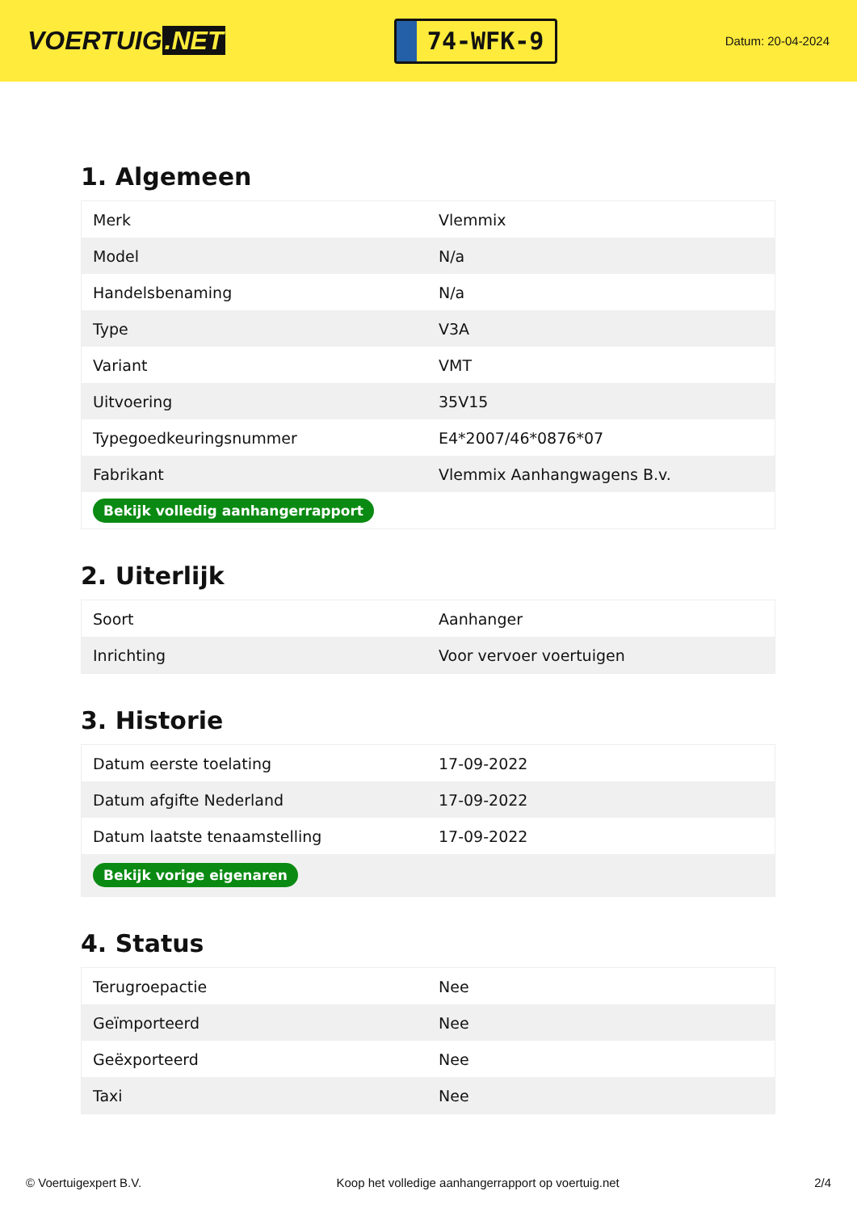VOERTUIG.NET
74-WFK-9
Datum: 20-04-2024
1. Algemeen
| Merk | Vlemmix |
| Model | N/a |
| Handelsbenaming | N/a |
| Type | V3A |
| Variant | VMT |
| Uitvoering | 35V15 |
| Typegoedkeuringsnummer | E4*2007/46*0876*07 |
| Fabrikant | Vlemmix Aanhangwagens B.v. |
| Bekijk volledig aanhangerrapport | |
2. Uiterlijk
| Soort | Aanhanger |
| Inrichting | Voor vervoer voertuigen |
3. Historie
| Datum eerste toelating | 17-09-2022 |
| Datum afgifte Nederland | 17-09-2022 |
| Datum laatste tenaamstelling | 17-09-2022 |
| Bekijk vorige eigenaren | |
4. Status
| Terugroepactie | Nee |
| Geïmporteerd | Nee |
| Geëxporteerd | Nee |
| Taxi | Nee |
© Voertuigexpert B.V. Koop het volledige aanhangerrapport op voertuig.net 2/4